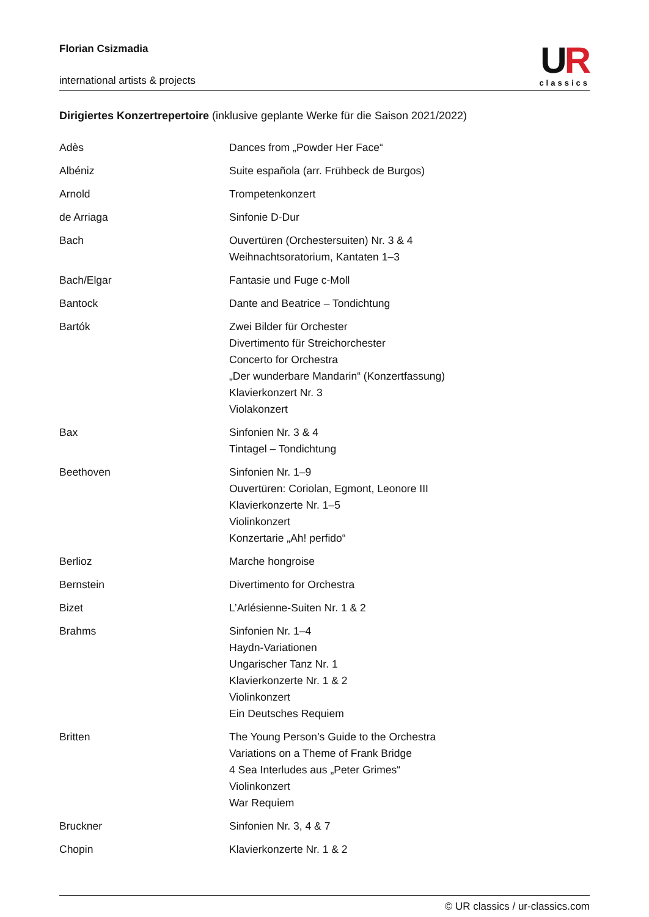Florian Csizmadia
international artists & projects
UR
classics
Dirigiertes Konzertrepertoire (inklusive geplante Werke für die Saison 2021/2022)
| Adès | Dances from „Powder Her Face“ |
| Albéniz | Suite española (arr. Frühbeck de Burgos) |
| Arnold | Trompetenkonzert |
| de Arriaga | Sinfonie D-Dur |
| Bach | Ouvertüren (Orchestersuiten) Nr. 3 & 4 Weihnachtsoratorium, Kantaten 1–3 |
| Bach/Elgar | Fantasie und Fuge c-Moll |
| Bantock | Dante and Beatrice – Tondichtung |
| Bartók | Zwei Bilder für Orchester Divertimento für Streichorchester Concerto for Orchestra „Der wunderbare Mandarin“ (Konzertfassung) Klavierkonzert Nr. 3 Violakonzert |
| Bax | Sinfonien Nr. 3 & 4 Tintagel – Tondichtung |
| Beethoven | Sinfonien Nr. 1–9 Ouvertüren: Coriolan, Egmont, Leonore III Klavierkonzerte Nr. 1–5 Violinkonzert Konzertarie „Ah! perfido“ |
| Berlioz | Marche hongroise |
| Bernstein | Divertimento for Orchestra |
| Bizet | L’Arlésienne-Suiten Nr. 1 & 2 |
| Brahms | Sinfonien Nr. 1–4 Haydn-Variationen Ungarischer Tanz Nr. 1 Klavierkonzerte Nr. 1 & 2 Violinkonzert Ein Deutsches Requiem |
| Britten | The Young Person’s Guide to the Orchestra Variations on a Theme of Frank Bridge 4 Sea Interludes aus „Peter Grimes“ Violinkonzert War Requiem |
| Bruckner | Sinfonien Nr. 3, 4 & 7 |
| Chopin | Klavierkonzerte Nr. 1 & 2 |
© UR classics / ur-classics.com